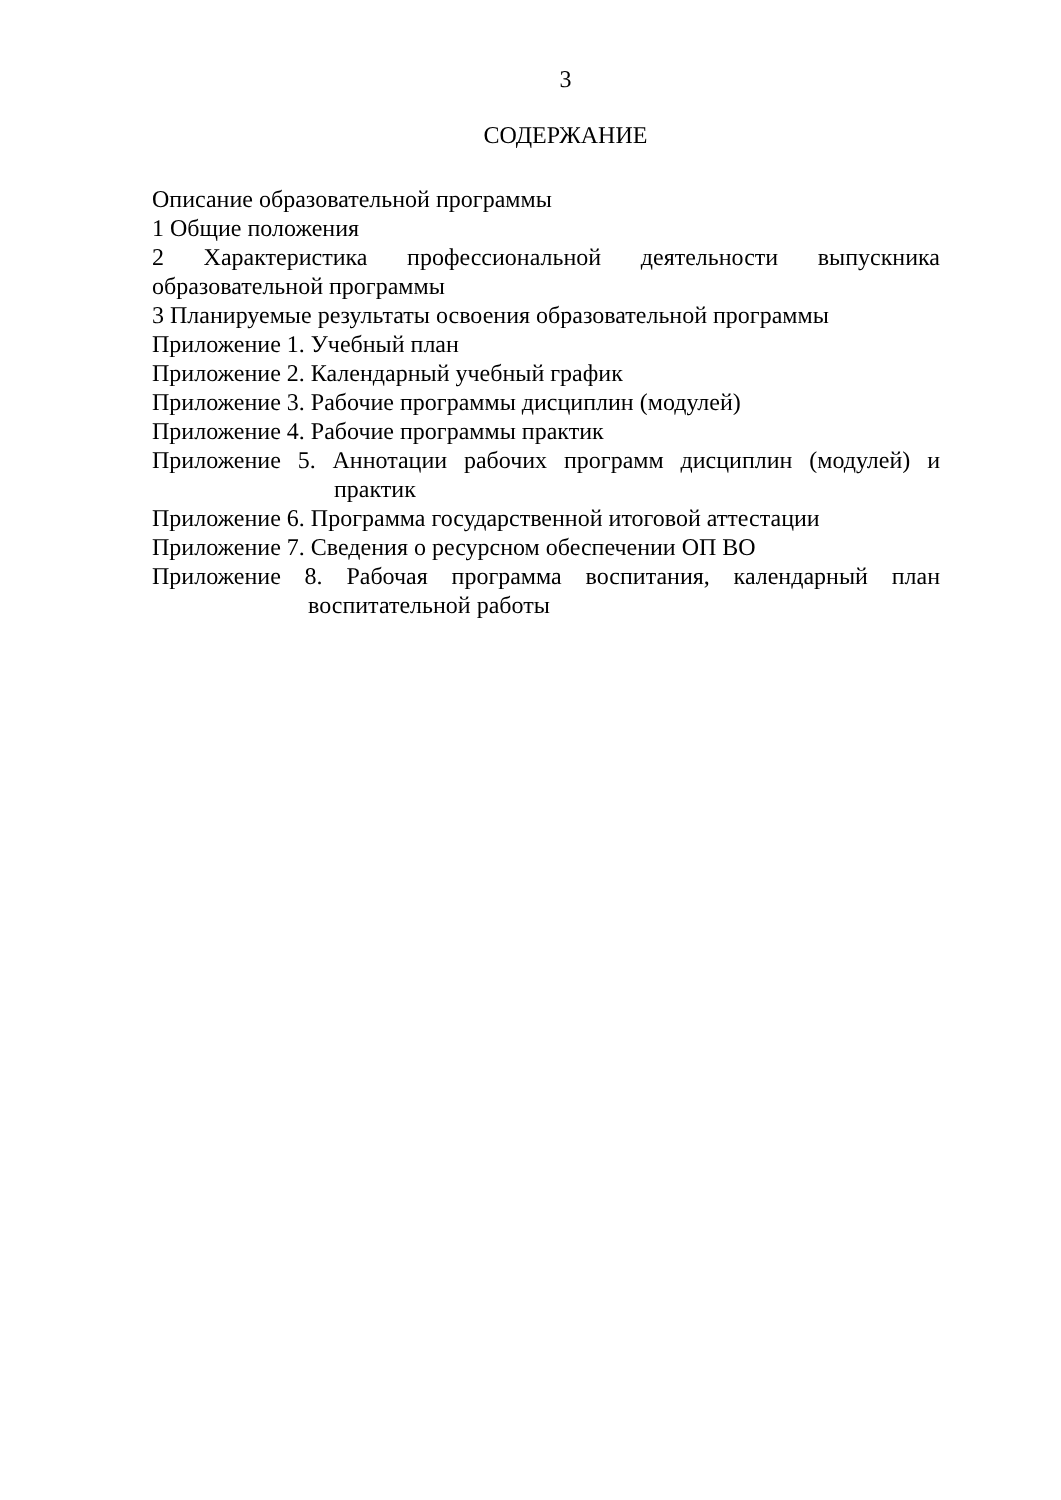3
СОДЕРЖАНИЕ
Описание образовательной программы
1 Общие положения
2 Характеристика профессиональной деятельности выпускника образовательной программы
3 Планируемые результаты освоения образовательной программы
Приложение 1. Учебный план
Приложение 2. Календарный учебный график
Приложение 3. Рабочие программы дисциплин (модулей)
Приложение 4. Рабочие программы практик
Приложение 5. Аннотации рабочих программ дисциплин (модулей) и практик
Приложение 6. Программа государственной итоговой аттестации
Приложение 7. Сведения о ресурсном обеспечении ОП ВО
Приложение 8. Рабочая программа воспитания, календарный план воспитательной работы